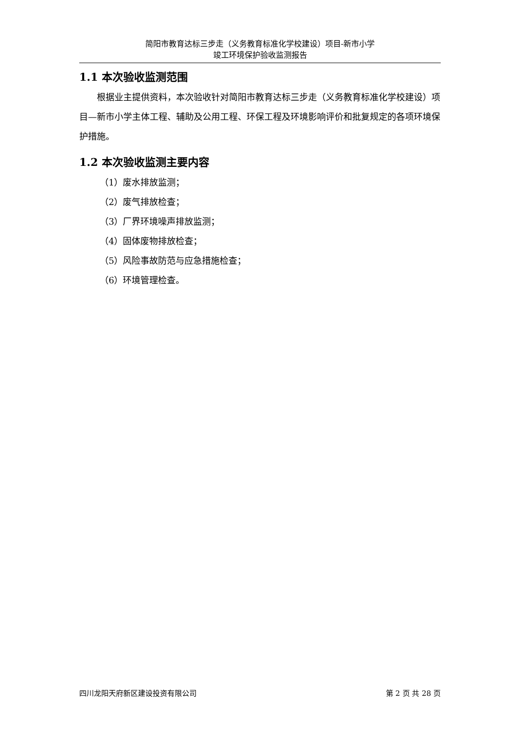简阳市教育达标三步走（义务教育标准化学校建设）项目-新市小学
竣工环境保护验收监测报告
1.1 本次验收监测范围
根据业主提供资料，本次验收针对简阳市教育达标三步走（义务教育标准化学校建设）项目—新市小学主体工程、辅助及公用工程、环保工程及环境影响评价和批复规定的各项环境保护措施。
1.2 本次验收监测主要内容
（1）废水排放监测；
（2）废气排放检查；
（3）厂界环境噪声排放监测；
（4）固体废物排放检查；
（5）风险事故防范与应急措施检查；
（6）环境管理检查。
四川龙阳天府新区建设投资有限公司 第 2 页 共 28 页